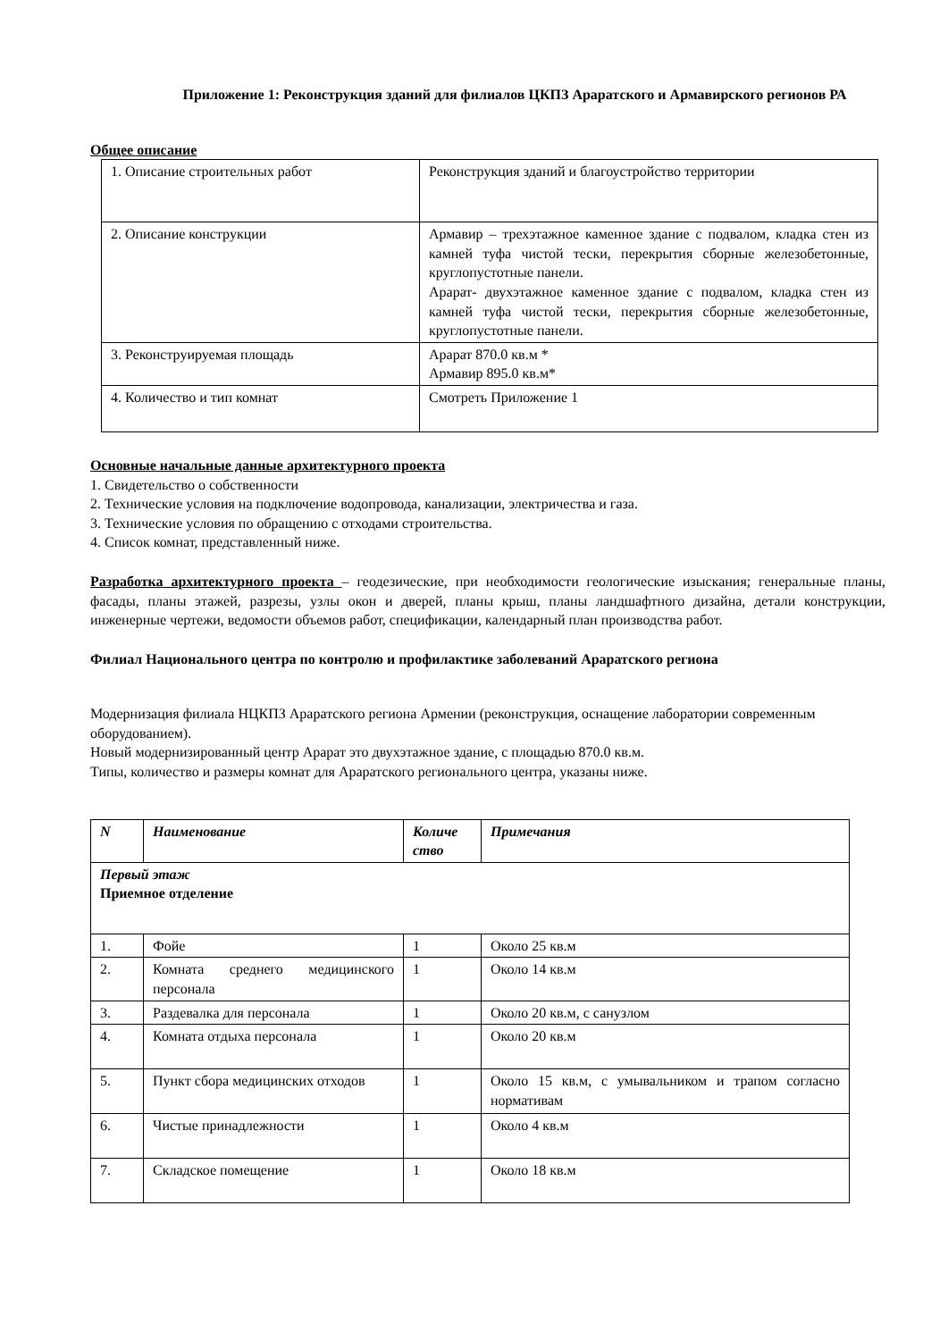Приложение 1: Реконструкция зданий для филиалов ЦКПЗ Араратского и Армавирского регионов РА
Общее описание
| 1. Описание строительных работ | Реконструкция зданий и благоустройство территории |
| 2. Описание конструкции | Армавир – трехэтажное каменное здание с подвалом, кладка стен из камней туфа чистой тески, перекрытия сборные железобетонные, круглопустотные панели. Арарат- двухэтажное каменное здание с подвалом, кладка стен из камней туфа чистой тески, перекрытия сборные железобетонные, круглопустотные панели. |
| 3. Реконструируемая площадь | Арарат 870.0 кв.м * Армавир 895.0 кв.м* |
| 4. Количество и тип комнат | Смотреть Приложение 1 |
Основные начальные данные архитектурного проекта
1. Свидетельство о собственности
2. Технические условия на подключение водопровода, канализации, электричества и газа.
3. Технические условия по обращению с отходами строительства.
4. Список комнат, представленный ниже.
Разработка архитектурного проекта – геодезические, при необходимости геологические изыскания; генеральные планы, фасады, планы этажей, разрезы, узлы окон и дверей, планы крыш, планы ландшафтного дизайна, детали конструкции, инженерные чертежи, ведомости объемов работ, спецификации, календарный план производства работ.
Филиал Национального центра по контролю и профилактике заболеваний Араратского региона
Модернизация филиала НЦКПЗ Араратского региона Армении (реконструкция, оснащение лаборатории современным оборудованием).
Новый модернизированный центр Арарат это двухэтажное здание, с площадью 870.0 кв.м.
Типы, количество и размеры комнат для Араратского регионального центра, указаны ниже.
| N | Наименование | Количе ство | Примечания |
| --- | --- | --- | --- |
| Первый этаж Приемное отделение | | | |
| 1. | Фойе | 1 | Около 25 кв.м |
| 2. | Комната среднего медицинского персонала | 1 | Около 14 кв.м |
| 3. | Раздевалка для персонала | 1 | Около 20 кв.м, с санузлом |
| 4. | Комната отдыха персонала | 1 | Около 20 кв.м |
| 5. | Пункт сбора медицинских отходов | 1 | Около 15 кв.м, с умывальником и трапом согласно нормативам |
| 6. | Чистые принадлежности | 1 | Около 4 кв.м |
| 7. | Складское помещение | 1 | Около 18 кв.м |